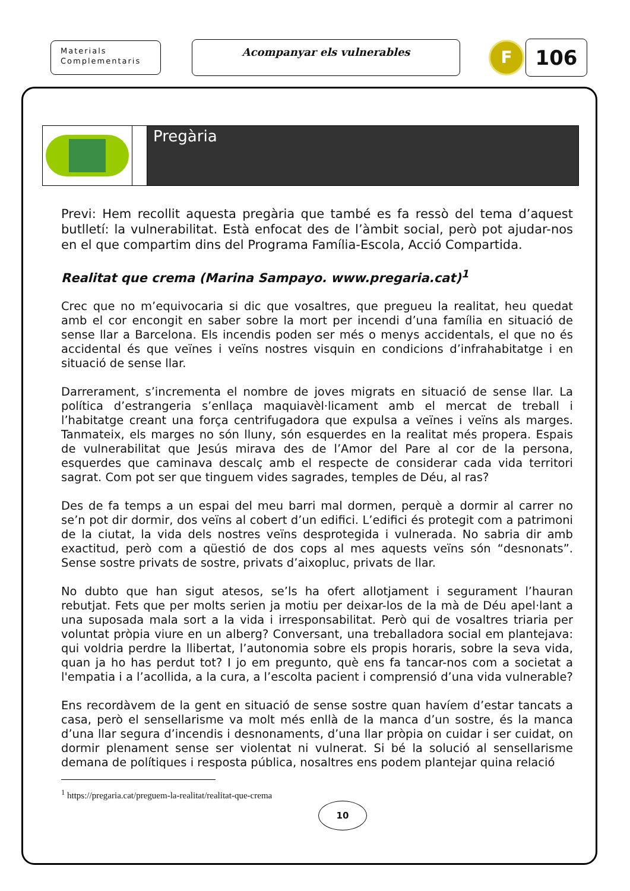Materials
Complementaris
Acompanyar els vulnerables
F
106
Pregària
Previ: Hem recollit aquesta pregària que també es fa ressò del tema d’aquest butlletí: la vulnerabilitat. Està enfocat des de l’àmbit social, però pot ajudar-nos en el que compartim dins del Programa Família-Escola, Acció Compartida.
Realitat que crema (Marina Sampayo. www.pregaria.cat)<sup>1</sup>
Crec que no m’equivocaria si dic que vosaltres, que pregueu la realitat, heu quedat amb el cor encongit en saber sobre la mort per incendi d’una família en situació de sense llar a Barcelona. Els incendis poden ser més o menys accidentals, el que no és accidental és que veïnes i veïns nostres visquin en condicions d’infrahabitatge i en situació de sense llar.
Darrerament, s’incrementa el nombre de joves migrats en situació de sense llar. La política d’estrangeria s’enllaça maquiavèl·licament amb el mercat de treball i l’habitatge creant una força centrifugadora que expulsa a veïnes i veïns als marges. Tanmateix, els marges no són lluny, són esquerdes en la realitat més propera. Espais de vulnerabilitat que Jesús mirava des de l’Amor del Pare al cor de la persona, esquerdes que caminava descalç amb el respecte de considerar cada vida territori sagrat. Com pot ser que tinguem vides sagrades, temples de Déu, al ras?
Des de fa temps a un espai del meu barri mal dormen, perquè a dormir al carrer no se’n pot dir dormir, dos veïns al cobert d’un edifici. L’edifici és protegit com a patrimoni de la ciutat, la vida dels nostres veïns desprotegida i vulnerada. No sabria dir amb exactitud, però com a qüestió de dos cops al mes aquests veïns són “desnonats”. Sense sostre privats de sostre, privats d’aixopluc, privats de llar.
No dubto que han sigut atesos, se’ls ha ofert allotjament i segurament l’hauran rebutjat. Fets que per molts serien ja motiu per deixar-los de la mà de Déu apel·lant a una suposada mala sort a la vida i irresponsabilitat. Però qui de vosaltres triaria per voluntat pròpia viure en un alberg? Conversant, una treballadora social em plantejava: qui voldria perdre la llibertat, l’autonomia sobre els propis horaris, sobre la seva vida, quan ja ho has perdut tot? I jo em pregunto, què ens fa tancar-nos com a societat a l'empatia i a l’acollida, a la cura, a l’escolta pacient i comprensió d’una vida vulnerable?
Ens recordàvem de la gent en situació de sense sostre quan havíem d’estar tancats a casa, però el sensellarisme va molt més enllà de la manca d’un sostre, és la manca d’una llar segura d’incendis i desnonaments, d’una llar pròpia on cuidar i ser cuidat, on dormir plenament sense ser violentat ni vulnerat. Si bé la solució al sensellarisme demana de polítiques i resposta pública, nosaltres ens podem plantejar quina relació
<sup>1</sup> https://pregaria.cat/preguem-la-realitat/realitat-que-crema
10